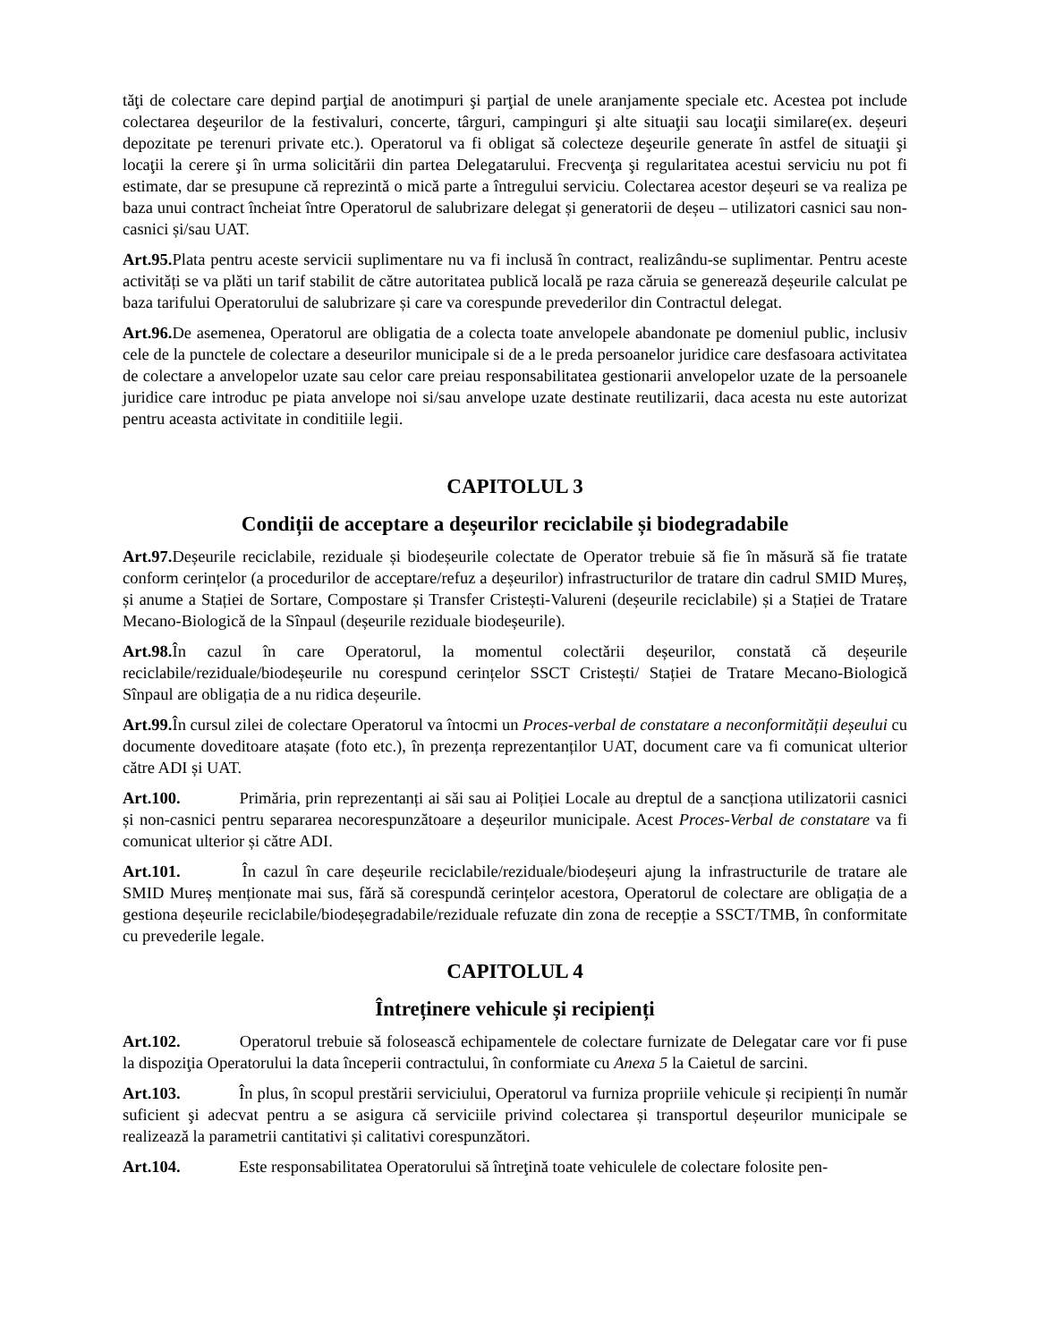tăţi de colectare care depind parţial de anotimpuri şi parţial de unele aranjamente speciale etc. Acestea pot include colectarea deşeurilor de la festivaluri, concerte, târguri, campinguri şi alte situaţii sau locaţii similare(ex. deșeuri depozitate pe terenuri private etc.). Operatorul va fi obligat să colecteze deşeurile generate în astfel de situaţii şi locaţii la cerere şi în urma solicitării din partea Delegatarului. Frecvenţa şi regularitatea acestui serviciu nu pot fi estimate, dar se presupune că reprezintă o mică parte a întregului serviciu. Colectarea acestor deșeuri se va realiza pe baza unui contract încheiat între Operatorul de salubrizare delegat și generatorii de deșeu – utilizatori casnici sau non-casnici și/sau UAT.
Art.95. Plata pentru aceste servicii suplimentare nu va fi inclusă în contract, realizându-se suplimentar. Pentru aceste activități se va plăti un tarif stabilit de către autoritatea publică locală pe raza căruia se generează deșeurile calculat pe baza tarifului Operatorului de salubrizare și care va corespunde prevederilor din Contractul delegat.
Art.96. De asemenea, Operatorul are obligatia de a colecta toate anvelopele abandonate pe domeniul public, inclusiv cele de la punctele de colectare a deseurilor municipale si de a le preda persoanelor juridice care desfasoara activitatea de colectare a anvelopelor uzate sau celor care preiau responsabilitatea gestionarii anvelopelor uzate de la persoanele juridice care introduc pe piata anvelope noi si/sau anvelope uzate destinate reutilizarii, daca acesta nu este autorizat pentru aceasta activitate in conditiile legii.
CAPITOLUL 3
Condiții de acceptare a deșeurilor reciclabile și biodegradabile
Art.97. Deșeurile reciclabile, reziduale și biodeșeurile colectate de Operator trebuie să fie în măsură să fie tratate conform cerințelor (a procedurilor de acceptare/refuz a deșeurilor) infrastructurilor de tratare din cadrul SMID Mureș, și anume a Stației de Sortare, Compostare și Transfer Cristești-Valureni (deșeurile reciclabile) și a Stației de Tratare Mecano-Biologică de la Sînpaul (deșeurile reziduale biodeșeurile).
Art.98. În cazul în care Operatorul, la momentul colectării deșeurilor, constată că deșeurile reciclabile/reziduale/biodeșeurile nu corespund cerințelor SSCT Cristești/ Stației de Tratare Mecano-Biologică Sînpaul are obligația de a nu ridica deșeurile.
Art.99. În cursul zilei de colectare Operatorul va întocmi un Proces-verbal de constatare a neconformității deșeului cu documente doveditoare atașate (foto etc.), în prezența reprezentanților UAT, document care va fi comunicat ulterior către ADI și UAT.
Art.100. Primăria, prin reprezentanți ai săi sau ai Poliției Locale au dreptul de a sancționa utilizatorii casnici și non-casnici pentru separarea necorespunzătoare a deșeurilor municipale. Acest Proces-Verbal de constatare va fi comunicat ulterior și către ADI.
Art.101. În cazul în care deșeurile reciclabile/reziduale/biodeșeuri ajung la infrastructurile de tratare ale SMID Mureș menționate mai sus, fără să corespundă cerințelor acestora, Operatorul de colectare are obligația de a gestiona deșeurile reciclabile/biodeșegradabile/reziduale refuzate din zona de recepție a SSCT/TMB, în conformitate cu prevederile legale.
CAPITOLUL 4
Întreținere vehicule și recipienți
Art.102. Operatorul trebuie să folosească echipamentele de colectare furnizate de Delegatar care vor fi puse la dispoziţia Operatorului la data începerii contractului, în conformiate cu Anexa 5 la Caietul de sarcini.
Art.103. În plus, în scopul prestării serviciului, Operatorul va furniza propriile vehicule și recipienți în număr suficient şi adecvat pentru a se asigura că serviciile privind colectarea și transportul deșeurilor municipale se realizează la parametrii cantitativi și calitativi corespunzători.
Art.104. Este responsabilitatea Operatorului să întreţină toate vehiculele de colectare folosite pen-